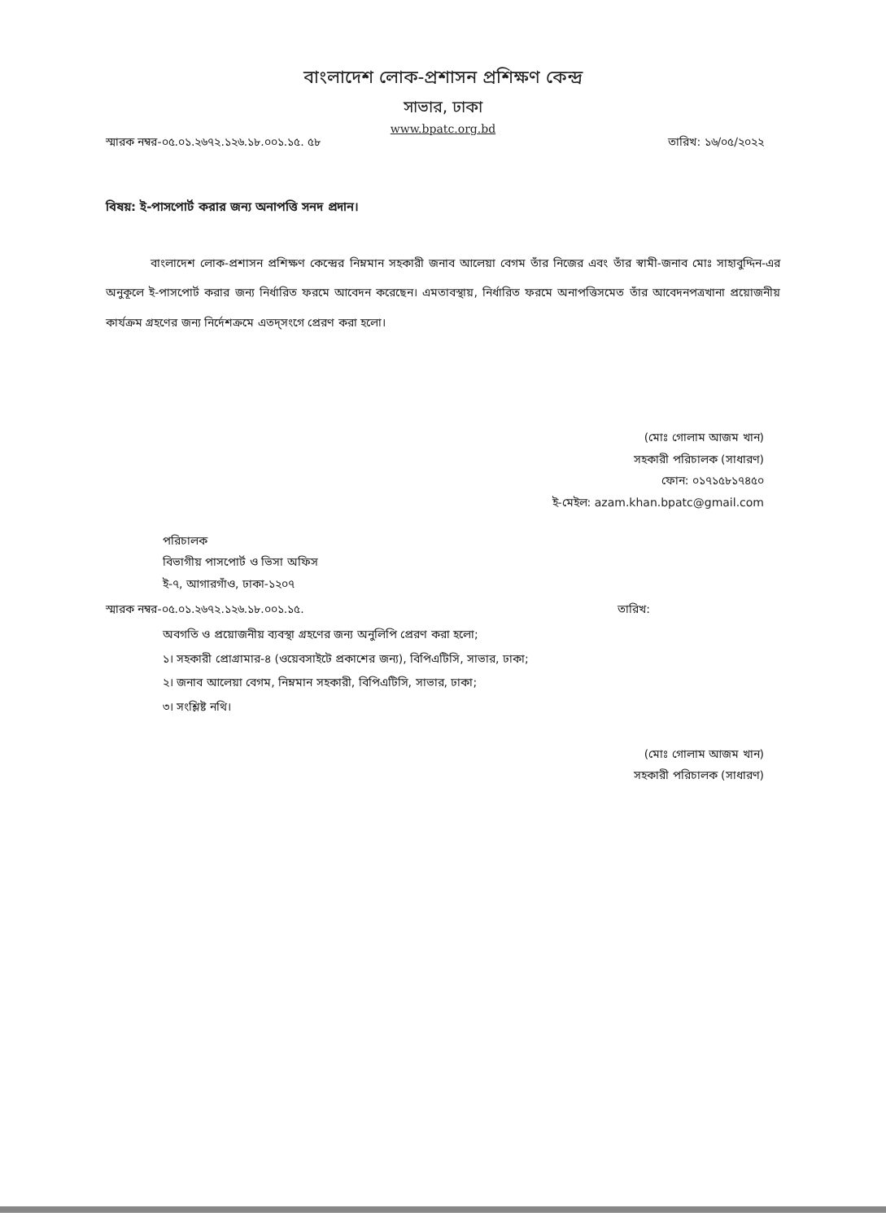বাংলাদেশ লোক-প্রশাসন প্রশিক্ষণ কেন্দ্র
সাভার, ঢাকা
www.bpatc.org.bd
স্মারক নম্বর-০৫.০১.২৬৭২.১২৬.১৮.০০১.১৫. ৫৮ তারিখ: ১৬/০৫/২০২২
বিষয়: ই-পাসপোর্ট করার জন্য অনাপত্তি সনদ প্রদান।
বাংলাদেশ লোক-প্রশাসন প্রশিক্ষণ কেন্দ্রের নিম্নমান সহকারী জনাব আলেয়া বেগম তাঁর নিজের এবং তাঁর স্বামী-জনাব মোঃ সাহাবুদ্দিন-এর অনুকূলে ই-পাসপোর্ট করার জন্য নির্ধারিত ফরমে আবেদন করেছেন। এমতাবস্থায়, নির্ধারিত ফরমে অনাপত্তিসমেত তাঁর আবেদনপত্রখানা প্রয়োজনীয় কার্যক্রম গ্রহণের জন্য নির্দেশক্রমে এতদ্‌সংগে প্রেরণ করা হলো।
(মোঃ গোলাম আজম খান)
সহকারী পরিচালক (সাধারণ)
ফোন: ০১৭১৫৮১৭৪৫০
ই-মেইল: azam.khan.bpatc@gmail.com
পরিচালক
বিভাগীয় পাসপোর্ট ও ভিসা অফিস
ই-৭, আগারগাঁও, ঢাকা-১২০৭
স্মারক নম্বর-০৫.০১.২৬৭২.১২৬.১৮.০০১.১৫. তারিখ:
অবগতি ও প্রয়োজনীয় ব্যবস্থা গ্রহণের জন্য অনুলিপি প্রেরণ করা হলো;
১। সহকারী প্রোগ্রামার-৪ (ওয়েবসাইটে প্রকাশের জন্য), বিপিএটিসি, সাভার, ঢাকা;
২। জনাব আলেয়া বেগম, নিম্নমান সহকারী, বিপিএটিসি, সাভার, ঢাকা;
৩। সংশ্লিষ্ট নথি।
(মোঃ গোলাম আজম খান)
সহকারী পরিচালক (সাধারণ)